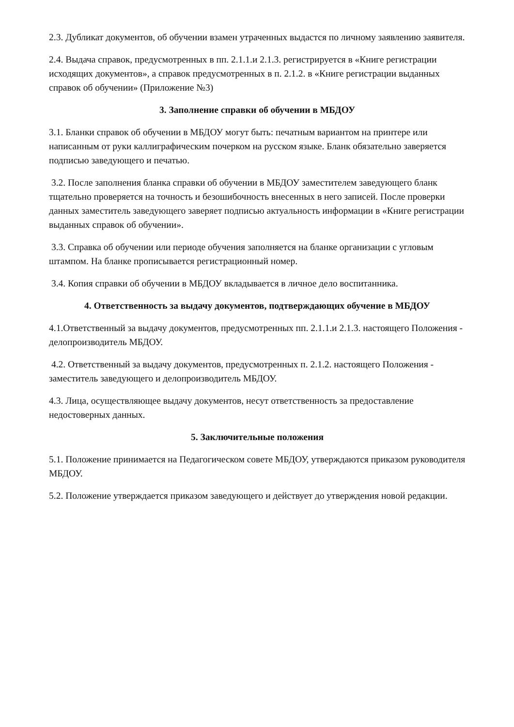2.3. Дубликат документов, об обучении взамен утраченных выдастся по личному заявлению заявителя.
2.4. Выдача справок, предусмотренных в пп. 2.1.1.и 2.1.3. регистрируется в «Книге регистрации исходящих документов», а справок предусмотренных в п. 2.1.2. в «Книге регистрации выданных справок об обучении» (Приложение №3)
3. Заполнение справки об обучении в МБДОУ
3.1. Бланки справок об обучении в МБДОУ могут быть: печатным вариантом на принтере или написанным от руки каллиграфическим почерком на русском языке. Бланк обязательно заверяется подписью заведующего и печатью.
3.2. После заполнения бланка справки об обучении в МБДОУ заместителем заведующего бланк тщательно проверяется на точность и безошибочность внесенных в него записей. После проверки данных заместитель заведующего заверяет подписью актуальность информации в «Книге регистрации выданных справок об обучении».
3.3. Справка об обучении или периоде обучения заполняется на бланке организации с угловым штампом. На бланке прописывается регистрационный номер.
3.4. Копия справки об обучении в МБДОУ вкладывается в личное дело воспитанника.
4. Ответственность за выдачу документов, подтверждающих обучение в МБДОУ
4.1.Ответственный за выдачу документов, предусмотренных пп. 2.1.1.и 2.1.3. настоящего Положения - делопроизводитель МБДОУ.
4.2. Ответственный за выдачу документов, предусмотренных п. 2.1.2. настоящего Положения - заместитель заведующего и делопроизводитель МБДОУ.
4.3. Лица, осуществляющее выдачу документов, несут ответственность за предоставление недостоверных данных.
5. Заключительные положения
5.1. Положение принимается на Педагогическом совете МБДОУ, утверждаются приказом руководителя МБДОУ.
5.2. Положение утверждается приказом заведующего и действует до утверждения новой редакции.